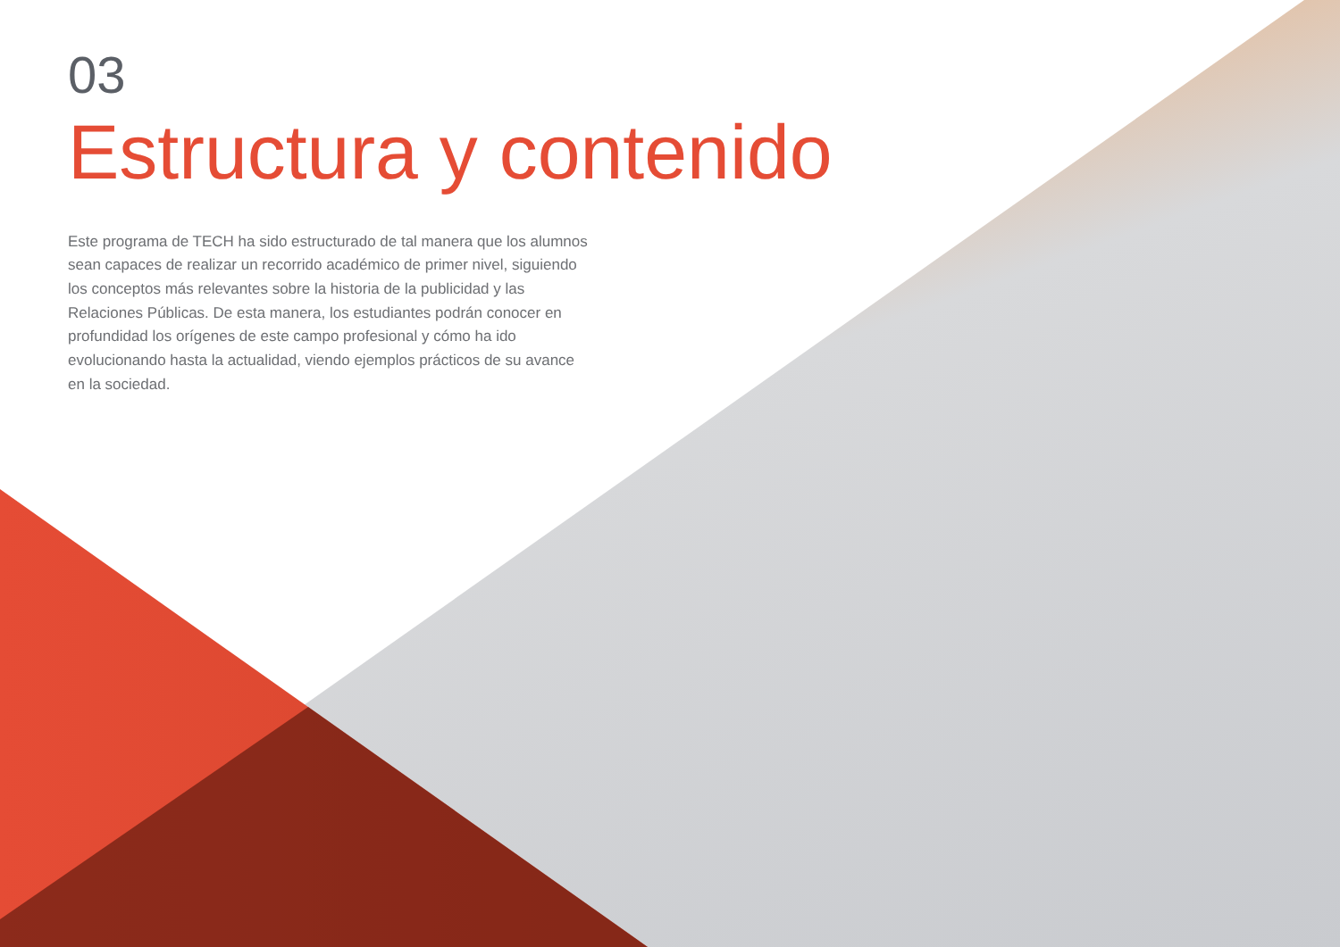03
Estructura y contenido
Este programa de TECH ha sido estructurado de tal manera que los alumnos sean capaces de realizar un recorrido académico de primer nivel, siguiendo los conceptos más relevantes sobre la historia de la publicidad y las Relaciones Públicas. De esta manera, los estudiantes podrán conocer en profundidad los orígenes de este campo profesional y cómo ha ido evolucionando hasta la actualidad, viendo ejemplos prácticos de su avance en la sociedad.